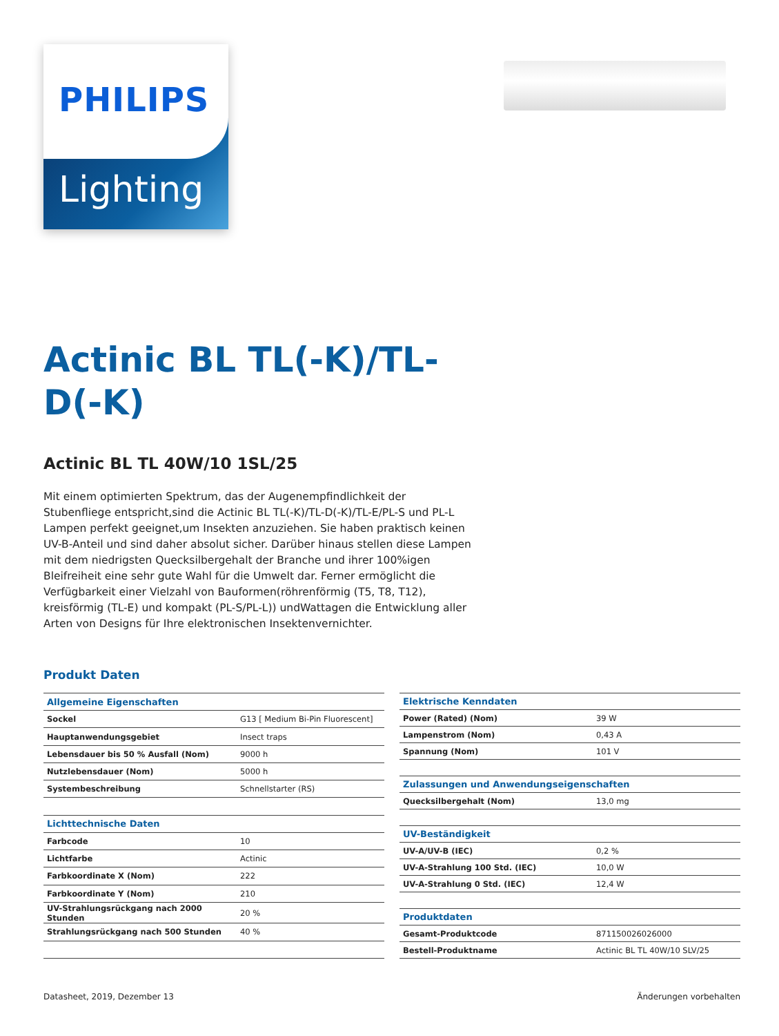PHILIPS
Lighting
Actinic BL TL(-K)/TL-D(-K)
Actinic BL TL 40W/10 1SL/25
Mit einem optimierten Spektrum, das der Augenempfindlichkeit der Stubenfliege entspricht,sind die Actinic BL TL(-K)/TL-D(-K)/TL-E/PL-S und PL-L Lampen perfekt geeignet,um Insekten anzuziehen. Sie haben praktisch keinen UV-B-Anteil und sind daher absolut sicher. Darüber hinaus stellen diese Lampen mit dem niedrigsten Quecksilbergehalt der Branche und ihrer 100%igen Bleifreiheit eine sehr gute Wahl für die Umwelt dar. Ferner ermöglicht die Verfügbarkeit einer Vielzahl von Bauformen(röhrenförmig (T5, T8, T12), kreisförmig (TL-E) und kompakt (PL-S/PL-L)) undWattagen die Entwicklung aller Arten von Designs für Ihre elektronischen Insektenvernichter.
Produkt Daten
| Allgemeine Eigenschaften | |
| Sockel | G13 [ Medium Bi-Pin Fluorescent] |
| Hauptanwendungsgebiet | Insect traps |
| Lebensdauer bis 50 % Ausfall (Nom) | 9000 h |
| Nutzlebensdauer (Nom) | 5000 h |
| Systembeschreibung | Schnellstarter (RS) |
| Lichttechnische Daten | |
| Farbcode | 10 |
| Lichtfarbe | Actinic |
| Farbkoordinate X (Nom) | 222 |
| Farbkoordinate Y (Nom) | 210 |
| UV-Strahlungsrückgang nach 2000 Stunden | 20 % |
| Strahlungsrückgang nach 500 Stunden | 40 % |
| Elektrische Kenndaten | |
| Power (Rated) (Nom) | 39 W |
| Lampenstrom (Nom) | 0,43 A |
| Spannung (Nom) | 101 V |
| Zulassungen und Anwendungseigenschaften | |
| Quecksilbergehalt (Nom) | 13,0 mg |
| UV-Beständigkeit | |
| UV-A/UV-B (IEC) | 0,2 % |
| UV-A-Strahlung 100 Std. (IEC) | 10,0 W |
| UV-A-Strahlung 0 Std. (IEC) | 12,4 W |
| Produktdaten | |
| Gesamt-Produktcode | 871150026026000 |
| Bestell-Produktname | Actinic BL TL 40W/10 SLV/25 |
Datasheet, 2019, Dezember 13 Änderungen vorbehalten